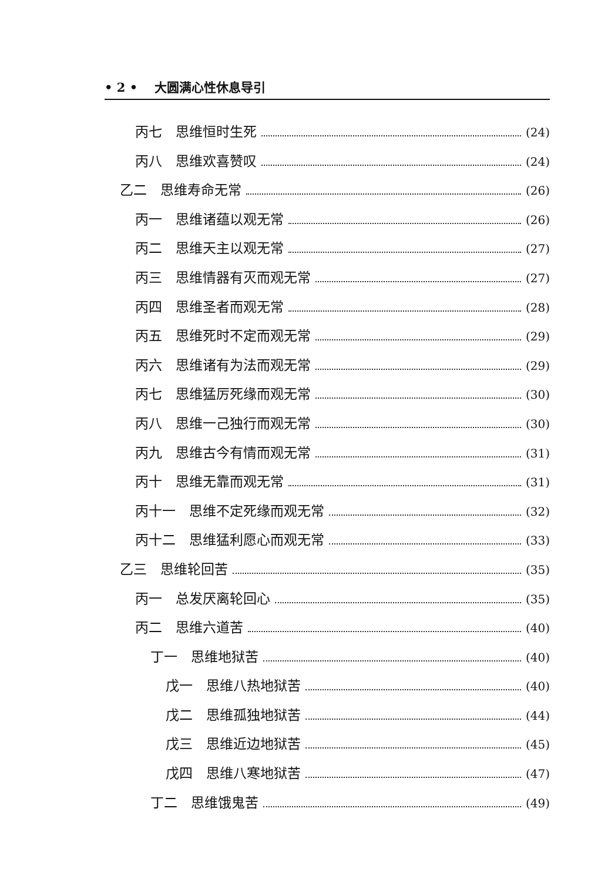• 2 • 大圆满心性休息导引
丙七　思维恒时生死 (24)
丙八　思维欢喜赞叹 (24)
乙二　思维寿命无常 (26)
丙一　思维诸蕴以观无常 (26)
丙二　思维天主以观无常 (27)
丙三　思维情器有灭而观无常 (27)
丙四　思维圣者而观无常 (28)
丙五　思维死时不定而观无常 (29)
丙六　思维诸有为法而观无常 (29)
丙七　思维猛厉死缘而观无常 (30)
丙八　思维一己独行而观无常 (30)
丙九　思维古今有情而观无常 (31)
丙十　思维无靠而观无常 (31)
丙十一　思维不定死缘而观无常 (32)
丙十二　思维猛利愿心而观无常 (33)
乙三　思维轮回苦 (35)
丙一　总发厌离轮回心 (35)
丙二　思维六道苦 (40)
丁一　思维地狱苦 (40)
戊一　思维八热地狱苦 (40)
戊二　思维孤独地狱苦 (44)
戊三　思维近边地狱苦 (45)
戊四　思维八寒地狱苦 (47)
丁二　思维饿鬼苦 (49)